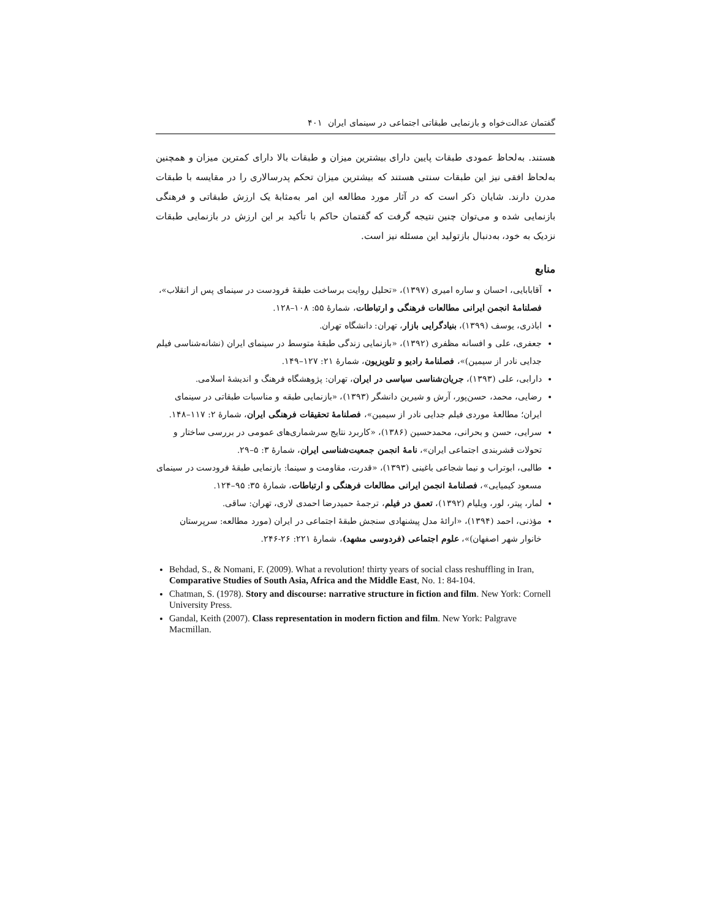گفتمان عدالت‌خواه و بازنمایی طبقاتی اجتماعی در سینمای ایران ۴۰۱
هستند. به‌لحاظ عمودی طبقات پایین دارای بیشترین میزان و طبقات بالا دارای کمترین میزان و همچنین به‌لحاظ افقی نیز این طبقات سنتی هستند که بیشترین میزان تحکم پدرسالاری را در مقایسه با طبقات مدرن دارند. شایان ذکر است که در آثار مورد مطالعه این امر به‌مثابهٔ یک ارزش طبقاتی و فرهنگی بازنمایی شده و می‌توان چنین نتیجه گرفت که گفتمان حاکم با تأکید بر این ارزش در بازنمایی طبقات نزدیک به خود، به‌دنبال بازتولید این مسئله نیز است.
منابع
آقابابایی، احسان و ساره امیری (۱۳۹۷)، «تحلیل روایت برساخت طبقهٔ فرودست در سینمای پس از انقلاب»، فصلنامهٔ انجمن ایرانی مطالعات فرهنگی و ارتباطات، شمارهٔ ۵۵: ۱۰۸–۱۲۸.
اباذری، یوسف (۱۳۹۹)، بنیادگرایی بازار، تهران: دانشگاه تهران.
جعفری، علی و افسانه مظفری (۱۳۹۲)، «بازنمایی زندگی طبقهٔ متوسط در سینمای ایران (نشانه‌شناسی فیلم جدایی نادر از سیمین)»، فصلنامهٔ رادیو و تلویزیون، شمارهٔ ۲۱: ۱۲۷–۱۴۹.
دارابی، علی (۱۳۹۳)، جریان‌شناسی سیاسی در ایران، تهران: پژوهشگاه فرهنگ و اندیشهٔ اسلامی.
رضایی، محمد، حسن‌پور، آرش و شیرین دانشگر (۱۳۹۳)، «بازنمایی طبقه و مناسبات طبقاتی در سینمای ایران؛ مطالعهٔ موردی فیلم جدایی نادر از سیمین»، فصلنامهٔ تحقیقات فرهنگی ایران، شمارهٔ ۲: ۱۱۷–۱۴۸.
سرایی، حسن و بحرانی، محمدحسین (۱۳۸۶)، «کاربرد نتایج سرشماری‌های عمومی در بررسی ساختار و تحولات قشربندی اجتماعی ایران»، نامهٔ انجمن جمعیت‌شناسی ایران، شمارهٔ ۳: ۵–۲۹.
طالبی، ابوتراب و نیما شجاعی باغینی (۱۳۹۳)، «قدرت، مقاومت و سینما: بازنمایی طبقهٔ فرودست در سینمای مسعود کیمیایی»، فصلنامهٔ انجمن ایرانی مطالعات فرهنگی و ارتباطات، شمارهٔ ۳۵: ۹۵–۱۲۴.
لمار، پیتر، لور، ویلیام (۱۳۹۲)، تعمق در فیلم، ترجمهٔ حمیدرضا احمدی لاری، تهران: ساقی.
مؤذنی، احمد (۱۳۹۴)، «ارائهٔ مدل پیشنهادی سنجش طبقهٔ اجتماعی در ایران (مورد مطالعه: سرپرستان خانوار شهر اصفهان)»، علوم اجتماعی (فردوسی مشهد)، شمارهٔ ۲۲۱: ۲۶-۲۴۶.
Behdad, S., & Nomani, F. (2009). What a revolution! thirty years of social class reshuffling in Iran, Comparative Studies of South Asia, Africa and the Middle East, No. 1: 84-104.
Chatman, S. (1978). Story and discourse: narrative structure in fiction and film. New York: Cornell University Press.
Gandal, Keith (2007). Class representation in modern fiction and film. New York: Palgrave Macmillan.